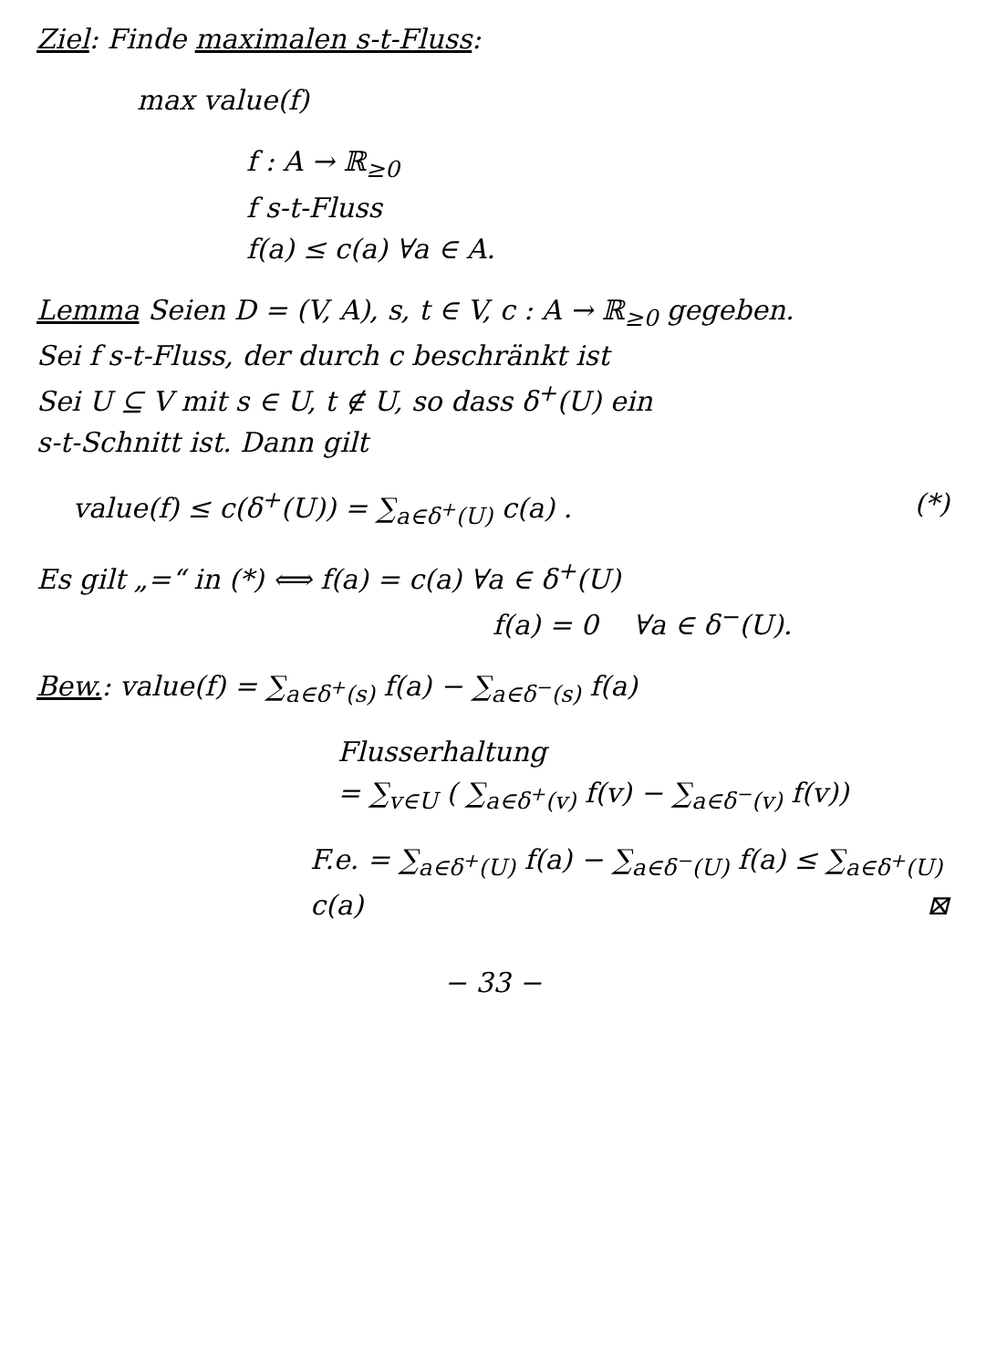Ziel: Finde maximalen s-t-Fluss:
max value(f)
f : A → ℝ<sub>≥0</sub>
f s-t-Fluss
f(a) ≤ c(a) ∀a ∈ A.
Lemma Seien D = (V, A), s, t ∈ V, c : A → ℝ<sub>≥0</sub> gegeben.
Sei f s-t-Fluss, der durch c beschränkt ist
Sei U ⊆ V mit s ∈ U, t ∉ U, so dass δ<sup>+</sup>(U) ein
s-t-Schnitt ist. Dann gilt
value(f) ≤ c(δ<sup>+</sup>(U)) = ∑<sub>a∈δ<sup>+</sup>(U)</sub> c(a) . (*)
Es gilt „=“ in (*) ⟺ f(a) = c(a) ∀a ∈ δ<sup>+</sup>(U)
f(a) = 0 ∀a ∈ δ<sup>−</sup>(U).
Bew.: value(f) = ∑<sub>a∈δ<sup>+</sup>(s)</sub> f(a) − ∑<sub>a∈δ<sup>−</sup>(s)</sub> f(a)
Flusserhaltung
= ∑<sub>v∈U</sub> ( ∑<sub>a∈δ<sup>+</sup>(v)</sub> f(v) − ∑<sub>a∈δ<sup>−</sup>(v)</sub> f(v))
F.e. = ∑<sub>a∈δ<sup>+</sup>(U)</sub> f(a) − ∑<sub>a∈δ<sup>−</sup>(U)</sub> f(a) ≤ ∑<sub>a∈δ<sup>+</sup>(U)</sub> c(a) ⊠
− 33 −